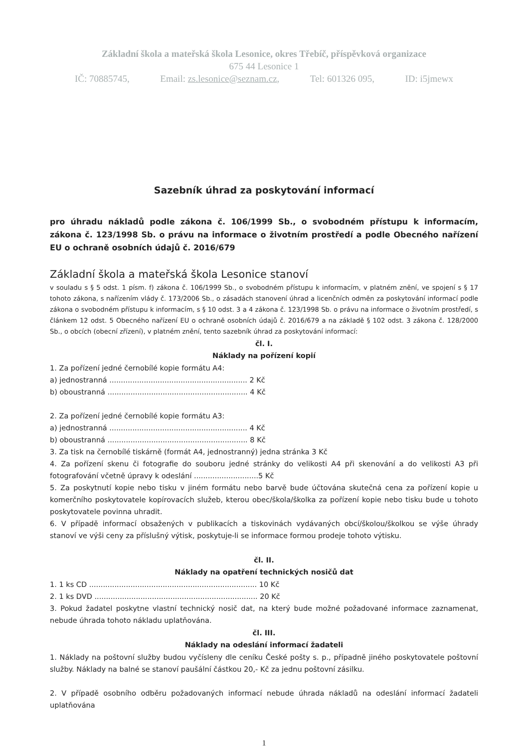Základní škola a mateřská škola Lesonice, okres Třebíč, příspěvková organizace
675 44 Lesonice 1
IČ: 70885745, Email: zs.lesonice@seznam.cz, Tel: 601326 095, ID: i5jmewx
Sazebník úhrad za poskytování informací
pro úhradu nákladů podle zákona č. 106/1999 Sb., o svobodném přístupu k informacím, zákona č. 123/1998 Sb. o právu na informace o životním prostředí a podle Obecného nařízení EU o ochraně osobních údajů č. 2016/679
Základní škola a mateřská škola Lesonice stanoví
v souladu s § 5 odst. 1 písm. f) zákona č. 106/1999 Sb., o svobodném přístupu k informacím, v platném znění, ve spojení s § 17 tohoto zákona, s nařízením vlády č. 173/2006 Sb., o zásadách stanovení úhrad a licenčních odměn za poskytování informací podle zákona o svobodném přístupu k informacím, s § 10 odst. 3 a 4 zákona č. 123/1998 Sb. o právu na informace o životním prostředí, s článkem 12 odst. 5 Obecného nařízení EU o ochraně osobních údajů č. 2016/679 a na základě § 102 odst. 3 zákona č. 128/2000 Sb., o obcích (obecní zřízení), v platném znění, tento sazebník úhrad za poskytování informací:
čl. I.
Náklady na pořízení kopií
1. Za pořízení jedné černobílé kopie formátu A4:
a) jednostranná ............................................................ 2 Kč
b) oboustranná ............................................................. 4 Kč
2. Za pořízení jedné černobílé kopie formátu A3:
a) jednostranná ............................................................ 4 Kč
b) oboustranná ............................................................. 8 Kč
3. Za tisk na černobílé tiskárně (formát A4, jednostranný) jedna stránka 3 Kč
4. Za pořízení skenu či fotografie do souboru jedné stránky do velikosti A4 při skenování a do velikosti A3 při fotografování včetně úpravy k odeslání ............................5 Kč
5. Za poskytnutí kopie nebo tisku v jiném formátu nebo barvě bude účtována skutečná cena za pořízení kopie u komerčního poskytovatele kopírovacích služeb, kterou obec/škola/školka za pořízení kopie nebo tisku bude u tohoto poskytovatele povinna uhradit.
6. V případě informací obsažených v publikacích a tiskovinách vydávaných obcí/školou/školkou se výše úhrady stanoví ve výši ceny za příslušný výtisk, poskytuje-li se informace formou prodeje tohoto výtisku.
čl. II.
Náklady na opatření technických nosičů dat
1. 1 ks CD ......................................................................... 10 Kč
2. 1 ks DVD ....................................................................... 20 Kč
3. Pokud žadatel poskytne vlastní technický nosič dat, na který bude možné požadované informace zaznamenat, nebude úhrada tohoto nákladu uplatňována.
čl. III.
Náklady na odeslání informací žadateli
1. Náklady na poštovní služby budou vyčísleny dle ceníku České pošty s. p., případně jiného poskytovatele poštovní služby. Náklady na balné se stanoví paušální částkou 20,- Kč za jednu poštovní zásilku.
2. V případě osobního odběru požadovaných informací nebude úhrada nákladů na odeslání informací žadateli uplatňována
1